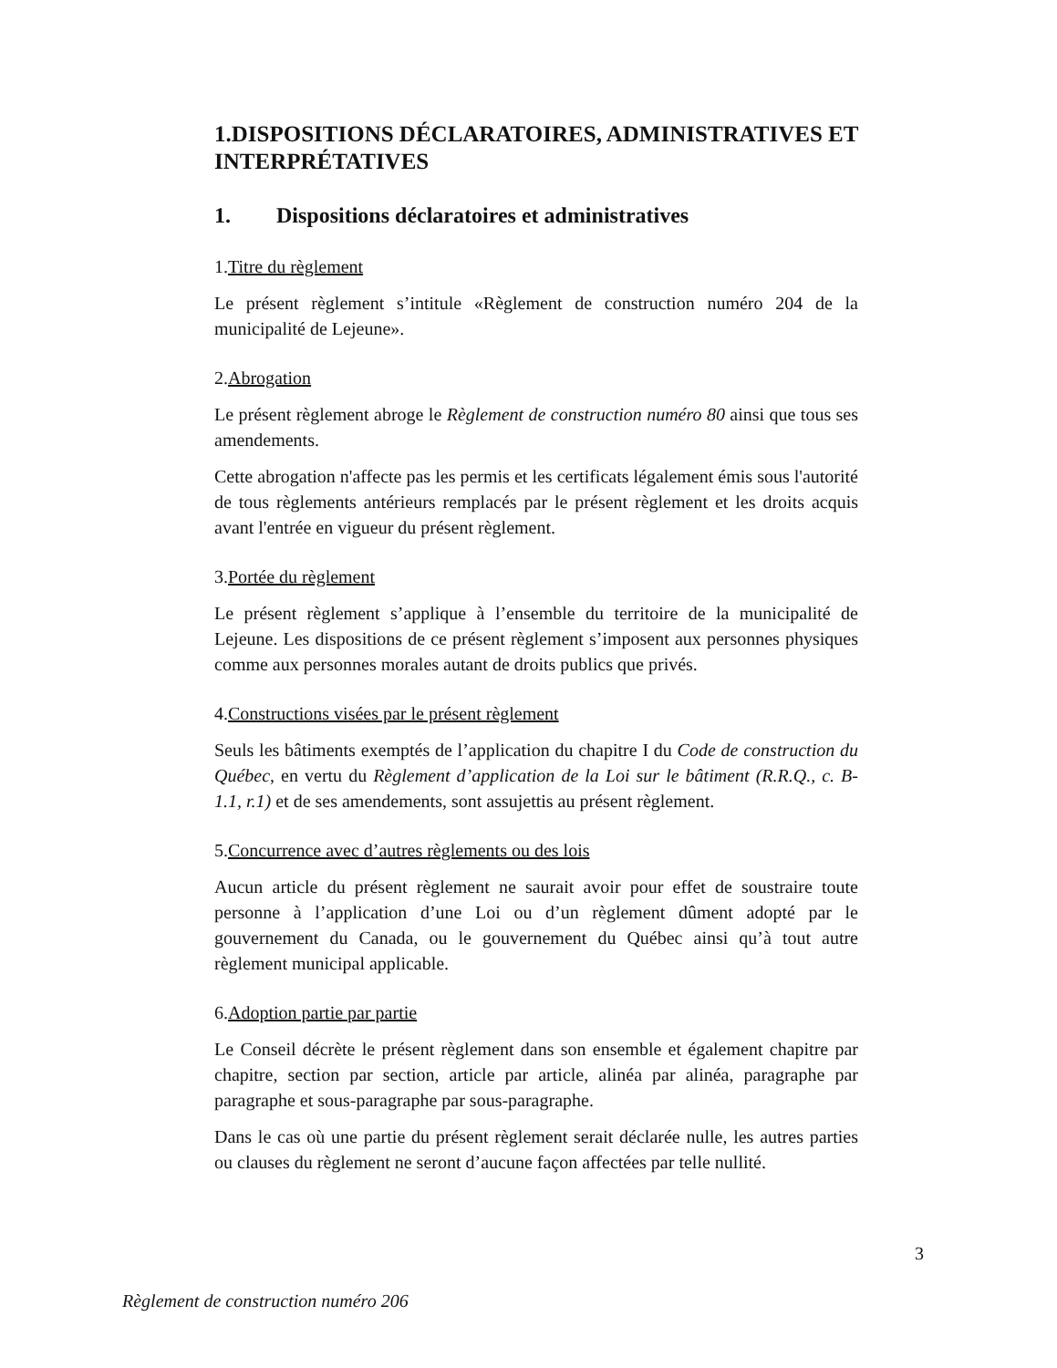1.DISPOSITIONS DÉCLARATOIRES, ADMINISTRATIVES ET INTERPRÉTATIVES
1. Dispositions déclaratoires et administratives
1.Titre du règlement
Le présent règlement s’intitule «Règlement de construction numéro 204 de la municipalité de Lejeune».
2.Abrogation
Le présent règlement abroge le Règlement de construction numéro 80 ainsi que tous ses amendements.
Cette abrogation n'affecte pas les permis et les certificats légalement émis sous l'autorité de tous règlements antérieurs remplacés par le présent règlement et les droits acquis avant l'entrée en vigueur du présent règlement.
3.Portée du règlement
Le présent règlement s’applique à l’ensemble du territoire de la municipalité de Lejeune. Les dispositions de ce présent règlement s’imposent aux personnes physiques comme aux personnes morales autant de droits publics que privés.
4.Constructions visées par le présent règlement
Seuls les bâtiments exemptés de l’application du chapitre I du Code de construction du Québec, en vertu du Règlement d’application de la Loi sur le bâtiment (R.R.Q., c. B-1.1, r.1) et de ses amendements, sont assujettis au présent règlement.
5.Concurrence avec d’autres règlements ou des lois
Aucun article du présent règlement ne saurait avoir pour effet de soustraire toute personne à l’application d’une Loi ou d’un règlement dûment adopté par le gouvernement du Canada, ou le gouvernement du Québec ainsi qu’à tout autre règlement municipal applicable.
6.Adoption partie par partie
Le Conseil décrète le présent règlement dans son ensemble et également chapitre par chapitre, section par section, article par article, alinéa par alinéa, paragraphe par paragraphe et sous-paragraphe par sous-paragraphe.
Dans le cas où une partie du présent règlement serait déclarée nulle, les autres parties ou clauses du règlement ne seront d’aucune façon affectées par telle nullité.
3
Règlement de construction numéro 206